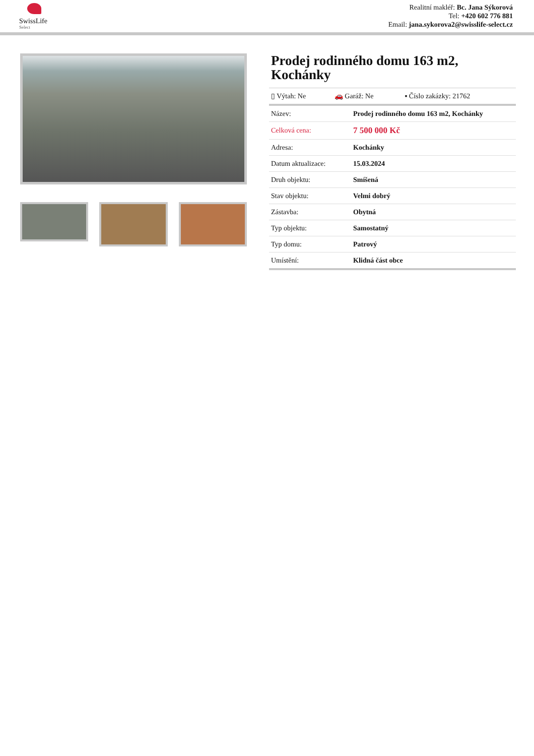SwissLife
Select
Realitní makléř: Bc. Jana Sýkorová
Tel: +420 602 776 881
Email: jana.sykorova2@swisslife-select.cz
Prodej rodinného domu 163 m2, Kochánky
| ▯ Výtah: Ne | 🚗 Garáž: Ne | ▪ Číslo zakázky: 21762 |
| Název: | Prodej rodinného domu 163 m2, Kochánky |
| Celková cena: | 7 500 000 Kč |
| Adresa: | Kochánky |
| Datum aktualizace: | 15.03.2024 |
| Druh objektu: | Smíšená |
| Stav objektu: | Velmi dobrý |
| Zástavba: | Obytná |
| Typ objektu: | Samostatný |
| Typ domu: | Patrový |
| Umístění: | Klidná část obce |